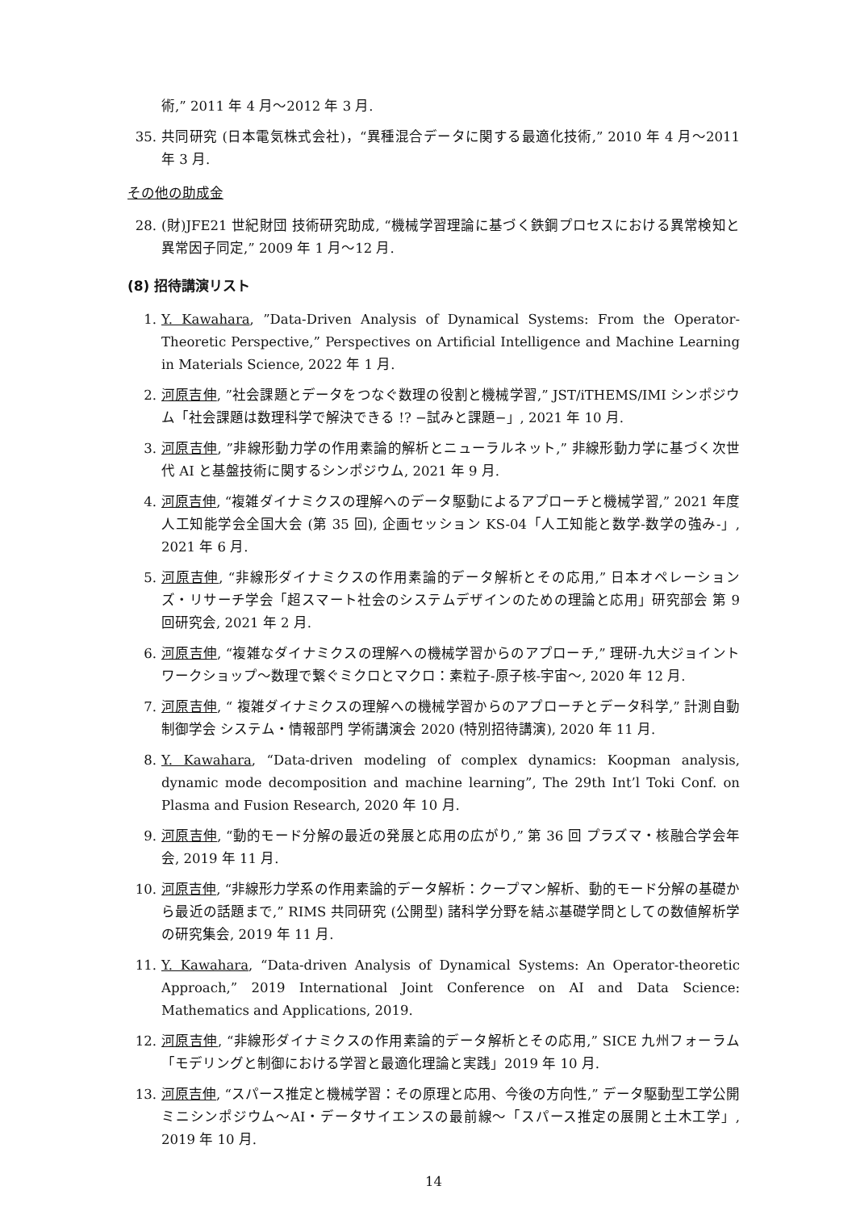術,” 2011 年 4 月〜2012 年 3 月.
35. 共同研究 (日本電気株式会社)，“異種混合データに関する最適化技術,” 2010 年 4 月〜2011 年 3 月.
その他の助成金
28. (財)JFE21 世紀財団 技術研究助成, “機械学習理論に基づく鉄鋼プロセスにおける異常検知と異常因子同定,” 2009 年 1 月〜12 月.
(8) 招待講演リスト
1. Y. Kawahara, ”Data-Driven Analysis of Dynamical Systems: From the Operator-Theoretic Perspective,” Perspectives on Artificial Intelligence and Machine Learning in Materials Science, 2022 年 1 月.
2. 河原吉伸, ”社会課題とデータをつなぐ数理の役割と機械学習,” JST/iTHEMS/IMI シンポジウム「社会課題は数理科学で解決できる !? −試みと課題−」, 2021 年 10 月.
3. 河原吉伸, ”非線形動力学の作用素論的解析とニューラルネット,” 非線形動力学に基づく次世代 AI と基盤技術に関するシンポジウム, 2021 年 9 月.
4. 河原吉伸, “複雑ダイナミクスの理解へのデータ駆動によるアプローチと機械学習,” 2021 年度 人工知能学会全国大会 (第 35 回), 企画セッション KS-04「人工知能と数学-数学の強み-」, 2021 年 6 月.
5. 河原吉伸, “非線形ダイナミクスの作用素論的データ解析とその応用,” 日本オペレーションズ・リサーチ学会「超スマート社会のシステムデザインのための理論と応用」研究部会 第 9 回研究会, 2021 年 2 月.
6. 河原吉伸, “複雑なダイナミクスの理解への機械学習からのアプローチ,” 理研-九大ジョイントワークショップ〜数理で繋ぐミクロとマクロ：素粒子-原子核-宇宙〜, 2020 年 12 月.
7. 河原吉伸, “ 複雑ダイナミクスの理解への機械学習からのアプローチとデータ科学,” 計測自動制御学会 システム・情報部門 学術講演会 2020 (特別招待講演), 2020 年 11 月.
8. Y. Kawahara, “Data-driven modeling of complex dynamics: Koopman analysis, dynamic mode decomposition and machine learning”, The 29th Int’l Toki Conf. on Plasma and Fusion Research, 2020 年 10 月.
9. 河原吉伸, “動的モード分解の最近の発展と応用の広がり,” 第 36 回 プラズマ・核融合学会年会, 2019 年 11 月.
10. 河原吉伸, “非線形力学系の作用素論的データ解析：クープマン解析、動的モード分解の基礎から最近の話題まで,” RIMS 共同研究 (公開型) 諸科学分野を結ぶ基礎学問としての数値解析学の研究集会, 2019 年 11 月.
11. Y. Kawahara, “Data-driven Analysis of Dynamical Systems: An Operator-theoretic Approach,” 2019 International Joint Conference on AI and Data Science: Mathematics and Applications, 2019.
12. 河原吉伸, “非線形ダイナミクスの作用素論的データ解析とその応用,” SICE 九州フォーラム「モデリングと制御における学習と最適化理論と実践」2019 年 10 月.
13. 河原吉伸, “スパース推定と機械学習：その原理と応用、今後の方向性,” データ駆動型工学公開ミニシンポジウム〜AI・データサイエンスの最前線〜「スパース推定の展開と土木工学」, 2019 年 10 月.
14